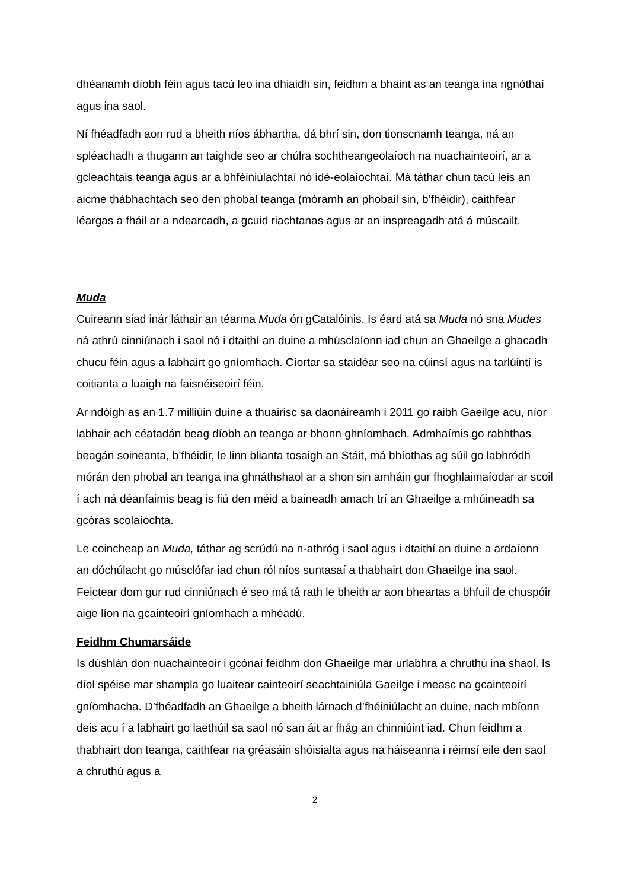dhéanamh díobh féin agus tacú leo ina dhiaidh sin, feidhm a bhaint as an teanga ina ngnóthaí agus ina saol.
Ní fhéadfadh aon rud a bheith níos ábhartha, dá bhrí sin, don tionscnamh teanga, ná an spléachadh a thugann an taighde seo ar chúlra sochtheangeolaíoch na nuachainteoirí, ar a gcleachtais teanga agus ar a bhféiniúlachtaí nó idé-eolaíochtaí. Má táthar chun tacú leis an aicme thábhachtach seo den phobal teanga (móramh an phobail sin, b’fhéidir), caithfear léargas a fháil ar a ndearcadh, a gcuid riachtanas agus ar an inspreagadh atá á múscailt.
Muda
Cuireann siad inár láthair an téarma Muda ón gCatalóinis. Is éard atá sa Muda nó sna Mudes ná athrú cinniúnach i saol nó i dtaithí an duine a mhúsclaíonn iad chun an Ghaeilge a ghacadh chucu féin agus a labhairt go gníomhach. Cíortar sa staidéar seo na cúinsí agus na tarlúintí is coitianta a luaigh na faisnéiseoirí féin.
Ar ndóigh as an 1.7 milliúin duine a thuairisc sa daonáireamh i 2011 go raibh Gaeilge acu, níor labhair ach céatadán beag díobh an teanga ar bhonn ghníomhach. Admhaímis go rabhthas beagán soineanta, b’fhéidir, le linn blianta tosaigh an Stáit, má bhíothas ag súil go labhródh mórán den phobal an teanga ina ghnáthshaol ar a shon sin amháin gur fhoghlaimaíodar ar scoil í ach ná déanfaimis beag is fiú den méid a baineadh amach trí an Ghaeilge a mhúineadh sa gcóras scolaíochta.
Le coincheap an Muda, táthar ag scrúdú na n-athróg i saol agus i dtaithí an duine a ardaíonn an dóchúlacht go músclófar iad chun ról níos suntasaí a thabhairt don Ghaeilge ina saol. Feictear dom gur rud cinniúnach é seo má tá rath le bheith ar aon bheartas a bhfuil de chuspóir aige líon na gcainteoirí gníomhach a mhéadú.
Feidhm Chumarsáide
Is dúshlán don nuachainteoir i gcónaí feidhm don Ghaeilge mar urlabhra a chruthú ina shaol. Is díol spéise mar shampla go luaitear cainteoirí seachtainiúla Gaeilge i measc na gcainteoirí gníomhacha. D’fhéadfadh an Ghaeilge a bheith lárnach d’fhéiniúlacht an duine, nach mbíonn deis acu í a labhairt go laethúil sa saol nó san áit ar fhág an chinniúint iad. Chun feidhm a thabhairt don teanga, caithfear na gréasáin shóisialta agus na háiseanna i réimsí eile den saol a chruthú agus a
2